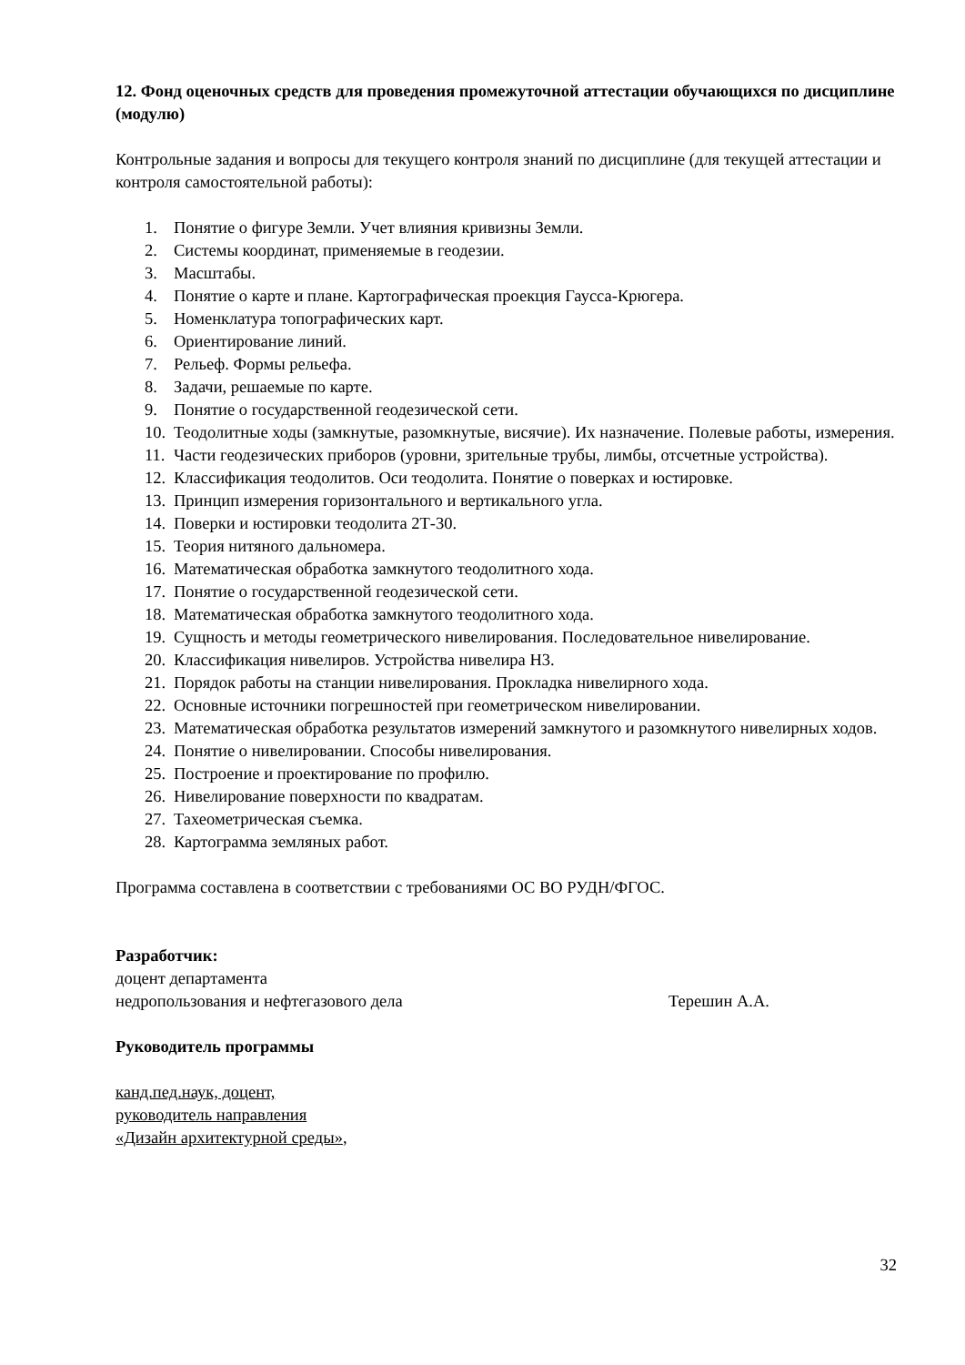12. Фонд оценочных средств для проведения промежуточной аттестации обучающихся по дисциплине (модулю)
Контрольные задания и вопросы для текущего контроля знаний по дисциплине (для текущей аттестации и контроля самостоятельной работы):
1. Понятие о фигуре Земли. Учет влияния кривизны Земли.
2. Системы координат, применяемые в геодезии.
3. Масштабы.
4. Понятие о карте и плане. Картографическая проекция Гаусса-Крюгера.
5. Номенклатура топографических карт.
6. Ориентирование линий.
7. Рельеф. Формы рельефа.
8. Задачи, решаемые по карте.
9. Понятие о государственной геодезической сети.
10. Теодолитные ходы (замкнутые, разомкнутые, висячие). Их назначение. Полевые работы, измерения.
11. Части геодезических приборов (уровни, зрительные трубы, лимбы, отсчетные устройства).
12. Классификация теодолитов. Оси теодолита. Понятие о поверках и юстировке.
13. Принцип измерения горизонтального и вертикального угла.
14. Поверки и юстировки теодолита 2Т-30.
15. Теория нитяного дальномера.
16. Математическая обработка замкнутого теодолитного хода.
17. Понятие о государственной геодезической сети.
18. Математическая обработка замкнутого теодолитного хода.
19. Сущность и методы геометрического нивелирования. Последовательное нивелирование.
20. Классификация нивелиров. Устройства нивелира Н3.
21. Порядок работы на станции нивелирования. Прокладка нивелирного хода.
22. Основные источники погрешностей при геометрическом нивелировании.
23. Математическая обработка результатов измерений замкнутого и разомкнутого нивелирных ходов.
24. Понятие о нивелировании. Способы нивелирования.
25. Построение и проектирование по профилю.
26. Нивелирование поверхности по квадратам.
27. Тахеометрическая съемка.
28. Картограмма земляных работ.
Программа составлена в соответствии с требованиями ОС ВО РУДН/ФГОС.
Разработчик:
доцент департамента
недропользования и нефтегазового дела Терешин А.А.
Руководитель программы
канд.пед.наук, доцент,
руководитель направления
«Дизайн архитектурной среды»,
32